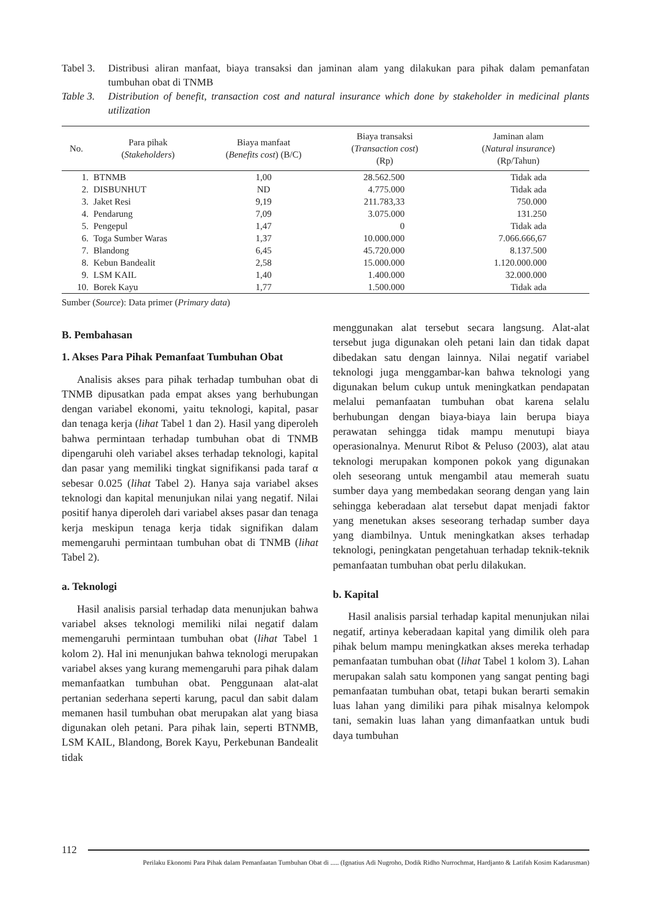Tabel 3.
Distribusi aliran manfaat, biaya transaksi dan jaminan alam yang dilakukan para pihak dalam pemanfatan tumbuhan obat di TNMB
Table 3.
Distribution of benefit, transaction cost and natural insurance which done by stakeholder in medicinal plants utilization
| No. | Para pihak ( Stakeholders ) | Biaya manfaat ( Benefits cost ) (B/C) | Biaya transaksi ( Transaction cost ) (Rp) | Jaminan alam ( Natural insurance ) (Rp/Tahun) |
| --- | --- | --- | --- | --- |
| 1. | BTNMB | 1,00 | 28.562.500 | Tidak ada |
| 2. | DISBUNHUT | ND | 4.775.000 | Tidak ada |
| 3. | Jaket Resi | 9,19 | 211.783,33 | 750.000 |
| 4. | Pendarung | 7,09 | 3.075.000 | 131.250 |
| 5. | Pengepul | 1,47 | 0 | Tidak ada |
| 6. | Toga Sumber Waras | 1,37 | 10.000.000 | 7.066.666,67 |
| 7. | Blandong | 6,45 | 45.720.000 | 8.137.500 |
| 8. | Kebun Bandealit | 2,58 | 15.000.000 | 1.120.000.000 |
| 9. | LSM KAIL | 1,40 | 1.400.000 | 32.000.000 |
| 10. | Borek Kayu | 1,77 | 1.500.000 | Tidak ada |
Sumber (Source): Data primer (Primary data)
B. Pembahasan
1. Akses Para Pihak Pemanfaat Tumbuhan Obat
Analisis akses para pihak terhadap tumbuhan obat di TNMB dipusatkan pada empat akses yang berhubungan dengan variabel ekonomi, yaitu teknologi, kapital, pasar dan tenaga kerja (lihat Tabel 1 dan 2). Hasil yang diperoleh bahwa permintaan terhadap tumbuhan obat di TNMB dipengaruhi oleh variabel akses terhadap teknologi, kapital dan pasar yang memiliki tingkat signifikansi pada taraf α sebesar 0.025 (lihat Tabel 2). Hanya saja variabel akses teknologi dan kapital menunjukan nilai yang negatif. Nilai positif hanya diperoleh dari variabel akses pasar dan tenaga kerja meskipun tenaga kerja tidak signifikan dalam memengaruhi permintaan tumbuhan obat di TNMB (lihat Tabel 2).
a. Teknologi
Hasil analisis parsial terhadap data menunjukan bahwa variabel akses teknologi memiliki nilai negatif dalam memengaruhi permintaan tumbuhan obat (lihat Tabel 1 kolom 2). Hal ini menunjukan bahwa teknologi merupakan variabel akses yang kurang memengaruhi para pihak dalam memanfaatkan tumbuhan obat. Penggunaan alat-alat pertanian sederhana seperti karung, pacul dan sabit dalam memanen hasil tumbuhan obat merupakan alat yang biasa digunakan oleh petani. Para pihak lain, seperti BTNMB, LSM KAIL, Blandong, Borek Kayu, Perkebunan Bandealit tidak
menggunakan alat tersebut secara langsung. Alat-alat tersebut juga digunakan oleh petani lain dan tidak dapat dibedakan satu dengan lainnya. Nilai negatif variabel teknologi juga menggambar-kan bahwa teknologi yang digunakan belum cukup untuk meningkatkan pendapatan melalui pemanfaatan tumbuhan obat karena selalu berhubungan dengan biaya-biaya lain berupa biaya perawatan sehingga tidak mampu menutupi biaya operasionalnya. Menurut Ribot & Peluso (2003), alat atau teknologi merupakan komponen pokok yang digunakan oleh seseorang untuk mengambil atau memerah suatu sumber daya yang membedakan seorang dengan yang lain sehingga keberadaan alat tersebut dapat menjadi faktor yang menetukan akses seseorang terhadap sumber daya yang diambilnya. Untuk meningkatkan akses terhadap teknologi, peningkatan pengetahuan terhadap teknik-teknik pemanfaatan tumbuhan obat perlu dilakukan.
b. Kapital
Hasil analisis parsial terhadap kapital menunjukan nilai negatif, artinya keberadaan kapital yang dimilik oleh para pihak belum mampu meningkatkan akses mereka terhadap pemanfaatan tumbuhan obat (lihat Tabel 1 kolom 3). Lahan merupakan salah satu komponen yang sangat penting bagi pemanfaatan tumbuhan obat, tetapi bukan berarti semakin luas lahan yang dimiliki para pihak misalnya kelompok tani, semakin luas lahan yang dimanfaatkan untuk budi daya tumbuhan
112
Perilaku Ekonomi Para Pihak dalam Pemanfaatan Tumbuhan Obat di ..... (Ignatius Adi Nugroho, Dodik Ridho Nurrochmat, Hardjanto & Latifah Kosim Kadarusman)